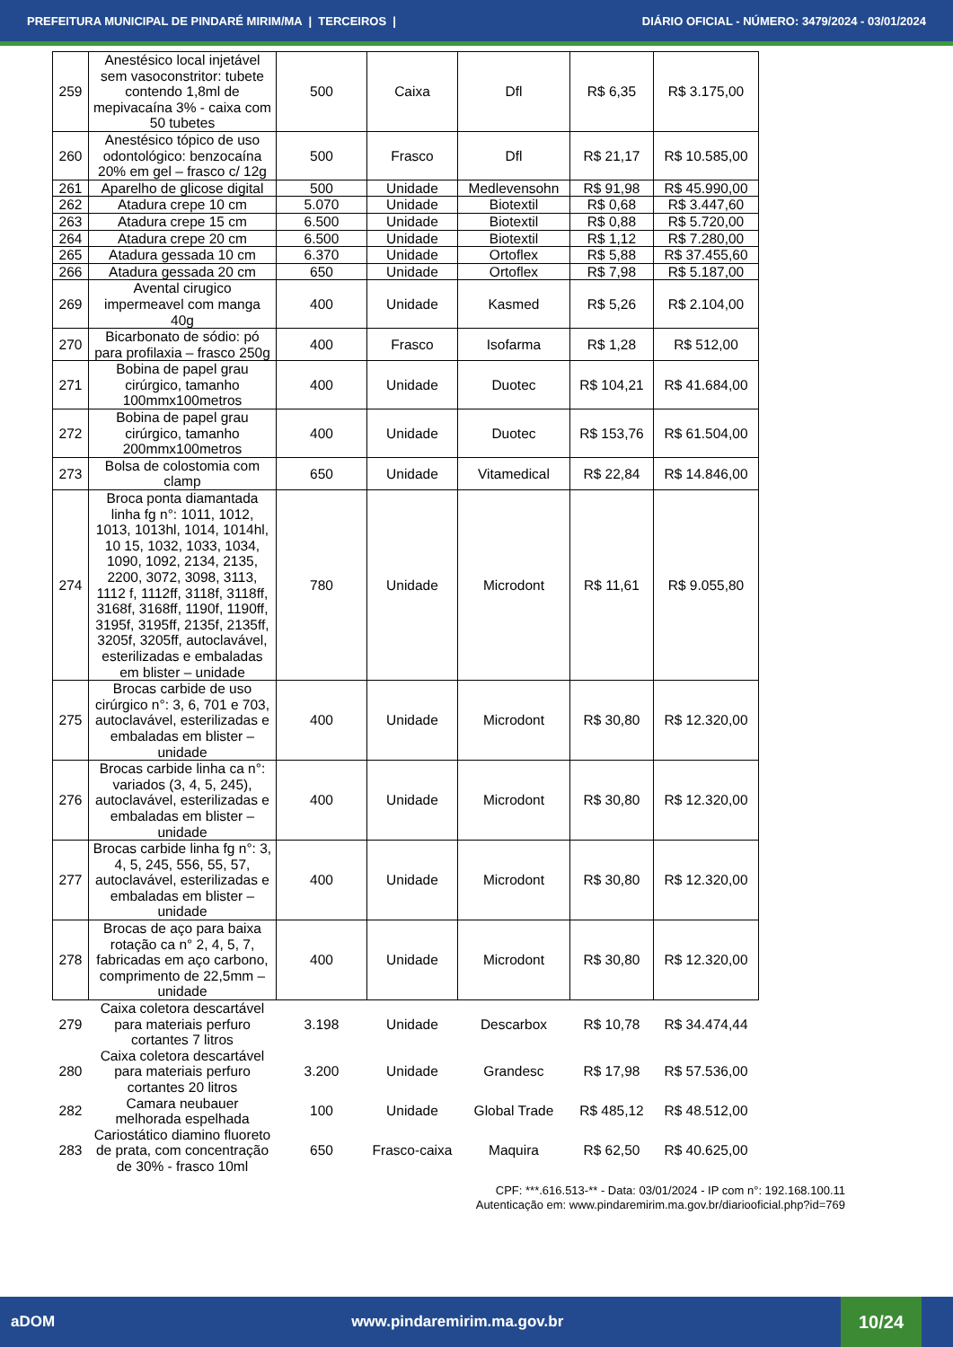PREFEITURA MUNICIPAL DE PINDARÉ MIRIM/MA | TERCEIROS | DIÁRIO OFICIAL - NÚMERO: 3479/2024 - 03/01/2024
| 259 | Anestésico local injetável sem vasoconstritor: tubete contendo 1,8ml de mepivacaína 3% - caixa com 50 tubetes | 500 | Caixa | Dfl | R$ 6,35 | R$ 3.175,00 |
| 260 | Anestésico tópico de uso odontológico: benzocaína 20% em gel – frasco c/ 12g | 500 | Frasco | Dfl | R$ 21,17 | R$ 10.585,00 |
| 261 | Aparelho de glicose digital | 500 | Unidade | Medlevensohn | R$ 91,98 | R$ 45.990,00 |
| 262 | Atadura crepe 10 cm | 5.070 | Unidade | Biotextil | R$ 0,68 | R$ 3.447,60 |
| 263 | Atadura crepe 15 cm | 6.500 | Unidade | Biotextil | R$ 0,88 | R$ 5.720,00 |
| 264 | Atadura crepe 20 cm | 6.500 | Unidade | Biotextil | R$ 1,12 | R$ 7.280,00 |
| 265 | Atadura gessada 10 cm | 6.370 | Unidade | Ortoflex | R$ 5,88 | R$ 37.455,60 |
| 266 | Atadura gessada 20 cm | 650 | Unidade | Ortoflex | R$ 7,98 | R$ 5.187,00 |
| 269 | Avental cirugico impermeavel com manga 40g | 400 | Unidade | Kasmed | R$ 5,26 | R$ 2.104,00 |
| 270 | Bicarbonato de sódio: pó para profilaxia – frasco 250g | 400 | Frasco | Isofarma | R$ 1,28 | R$ 512,00 |
| 271 | Bobina de papel grau cirúrgico, tamanho 100mmx100metros | 400 | Unidade | Duotec | R$ 104,21 | R$ 41.684,00 |
| 272 | Bobina de papel grau cirúrgico, tamanho 200mmx100metros | 400 | Unidade | Duotec | R$ 153,76 | R$ 61.504,00 |
| 273 | Bolsa de colostomia com clamp | 650 | Unidade | Vitamedical | R$ 22,84 | R$ 14.846,00 |
| 274 | Broca ponta diamantada linha fg n°: 1011, 1012, 1013, 1013hl, 1014, 1014hl, 10 15, 1032, 1033, 1034, 1090, 1092, 2134, 2135, 2200, 3072, 3098, 3113, 1112 f, 1112ff, 3118f, 3118ff, 3168f, 3168ff, 1190f, 1190ff, 3195f, 3195ff, 2135f, 2135ff, 3205f, 3205ff, autoclavável, esterilizadas e embaladas em blister – unidade | 780 | Unidade | Microdont | R$ 11,61 | R$ 9.055,80 |
| 275 | Brocas carbide de uso cirúrgico n°: 3, 6, 701 e 703, autoclavável, esterilizadas e embaladas em blister – unidade | 400 | Unidade | Microdont | R$ 30,80 | R$ 12.320,00 |
| 276 | Brocas carbide linha ca n°: variados (3, 4, 5, 245), autoclavável, esterilizadas e embaladas em blister – unidade | 400 | Unidade | Microdont | R$ 30,80 | R$ 12.320,00 |
| 277 | Brocas carbide linha fg n°: 3, 4, 5, 245, 556, 55, 57, autoclavável, esterilizadas e embaladas em blister – unidade | 400 | Unidade | Microdont | R$ 30,80 | R$ 12.320,00 |
| 278 | Brocas de aço para baixa rotação ca n° 2, 4, 5, 7, fabricadas em aço carbono, comprimento de 22,5mm – unidade | 400 | Unidade | Microdont | R$ 30,80 | R$ 12.320,00 |
| 279 | Caixa coletora descartável para materiais perfuro cortantes 7 litros | 3.198 | Unidade | Descarbox | R$ 10,78 | R$ 34.474,44 |
| 280 | Caixa coletora descartável para materiais perfuro cortantes 20 litros | 3.200 | Unidade | Grandesc | R$ 17,98 | R$ 57.536,00 |
| 282 | Camara neubauer melhorada espelhada | 100 | Unidade | Global Trade | R$ 485,12 | R$ 48.512,00 |
| 283 | Cariostático diamino fluoreto de prata, com concentração de 30% - frasco 10ml | 650 | Frasco-caixa | Maquira | R$ 62,50 | R$ 40.625,00 |
CPF: ***.616.513-** - Data: 03/01/2024 - IP com n°: 192.168.100.11
Autenticação em: www.pindaremirim.ma.gov.br/diariooficial.php?id=769
aDOM www.pindaremirim.ma.gov.br
10/24